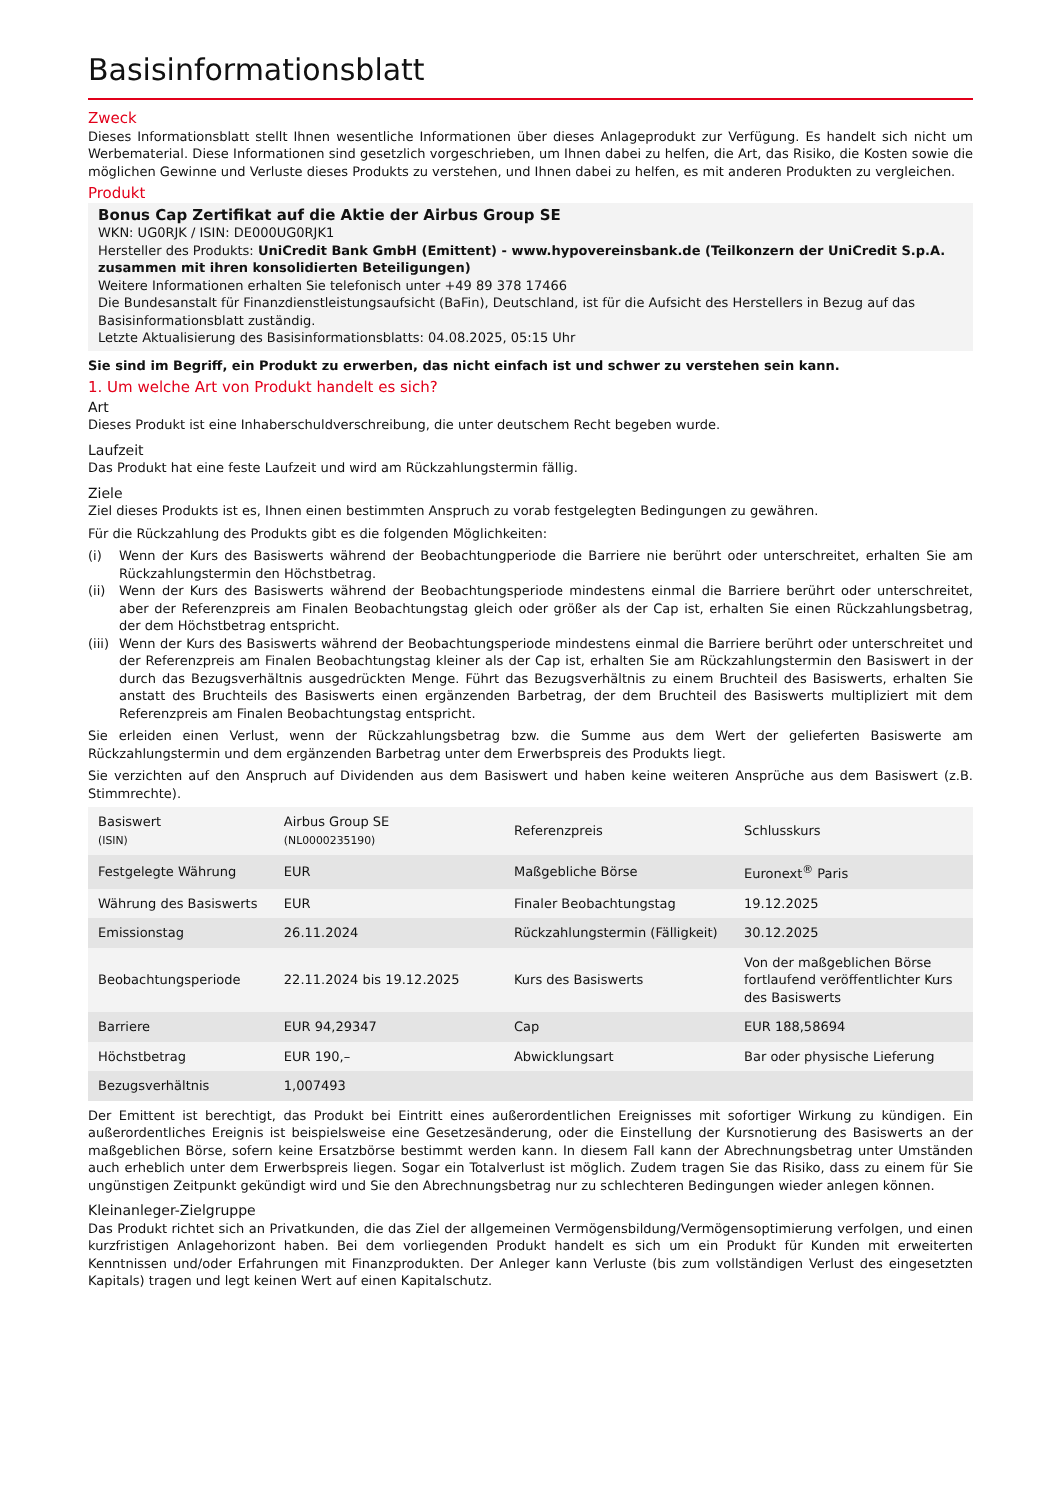Basisinformationsblatt
Zweck
Dieses Informationsblatt stellt Ihnen wesentliche Informationen über dieses Anlageprodukt zur Verfügung. Es handelt sich nicht um Werbematerial. Diese Informationen sind gesetzlich vorgeschrieben, um Ihnen dabei zu helfen, die Art, das Risiko, die Kosten sowie die möglichen Gewinne und Verluste dieses Produkts zu verstehen, und Ihnen dabei zu helfen, es mit anderen Produkten zu vergleichen.
Produkt
Bonus Cap Zertifikat auf die Aktie der Airbus Group SE
WKN: UG0RJK / ISIN: DE000UG0RJK1
Hersteller des Produkts: UniCredit Bank GmbH (Emittent) - www.hypovereinsbank.de (Teilkonzern der UniCredit S.p.A. zusammen mit ihren konsolidierten Beteiligungen)
Weitere Informationen erhalten Sie telefonisch unter +49 89 378 17466
Die Bundesanstalt für Finanzdienstleistungsaufsicht (BaFin), Deutschland, ist für die Aufsicht des Herstellers in Bezug auf das Basisinformationsblatt zuständig.
Letzte Aktualisierung des Basisinformationsblatts: 04.08.2025, 05:15 Uhr
Sie sind im Begriff, ein Produkt zu erwerben, das nicht einfach ist und schwer zu verstehen sein kann.
1. Um welche Art von Produkt handelt es sich?
Art
Dieses Produkt ist eine Inhaberschuldverschreibung, die unter deutschem Recht begeben wurde.
Laufzeit
Das Produkt hat eine feste Laufzeit und wird am Rückzahlungstermin fällig.
Ziele
Ziel dieses Produkts ist es, Ihnen einen bestimmten Anspruch zu vorab festgelegten Bedingungen zu gewähren.
Für die Rückzahlung des Produkts gibt es die folgenden Möglichkeiten:
(i) Wenn der Kurs des Basiswerts während der Beobachtungperiode die Barriere nie berührt oder unterschreitet, erhalten Sie am Rückzahlungstermin den Höchstbetrag.
(ii) Wenn der Kurs des Basiswerts während der Beobachtungsperiode mindestens einmal die Barriere berührt oder unterschreitet, aber der Referenzpreis am Finalen Beobachtungstag gleich oder größer als der Cap ist, erhalten Sie einen Rückzahlungsbetrag, der dem Höchstbetrag entspricht.
(iii) Wenn der Kurs des Basiswerts während der Beobachtungsperiode mindestens einmal die Barriere berührt oder unterschreitet und der Referenzpreis am Finalen Beobachtungstag kleiner als der Cap ist, erhalten Sie am Rückzahlungstermin den Basiswert in der durch das Bezugsverhältnis ausgedrückten Menge. Führt das Bezugsverhältnis zu einem Bruchteil des Basiswerts, erhalten Sie anstatt des Bruchteils des Basiswerts einen ergänzenden Barbetrag, der dem Bruchteil des Basiswerts multipliziert mit dem Referenzpreis am Finalen Beobachtungstag entspricht.
Sie erleiden einen Verlust, wenn der Rückzahlungsbetrag bzw. die Summe aus dem Wert der gelieferten Basiswerte am Rückzahlungstermin und dem ergänzenden Barbetrag unter dem Erwerbspreis des Produkts liegt.
Sie verzichten auf den Anspruch auf Dividenden aus dem Basiswert und haben keine weiteren Ansprüche aus dem Basiswert (z.B. Stimmrechte).
| Basiswert (ISIN) | Airbus Group SE (NL0000235190) | Referenzpreis | Schlusskurs |
| Festgelegte Währung | EUR | Maßgebliche Börse | Euronext<sup>®</sup> Paris |
| Währung des Basiswerts | EUR | Finaler Beobachtungstag | 19.12.2025 |
| Emissionstag | 26.11.2024 | Rückzahlungstermin (Fälligkeit) | 30.12.2025 |
| Beobachtungsperiode | 22.11.2024 bis 19.12.2025 | Kurs des Basiswerts | Von der maßgeblichen Börse fortlaufend veröffentlichter Kurs des Basiswerts |
| Barriere | EUR 94,29347 | Cap | EUR 188,58694 |
| Höchstbetrag | EUR 190,– | Abwicklungsart | Bar oder physische Lieferung |
| Bezugsverhältnis | 1,007493 | | |
Der Emittent ist berechtigt, das Produkt bei Eintritt eines außerordentlichen Ereignisses mit sofortiger Wirkung zu kündigen. Ein außerordentliches Ereignis ist beispielsweise eine Gesetzesänderung, oder die Einstellung der Kursnotierung des Basiswerts an der maßgeblichen Börse, sofern keine Ersatzbörse bestimmt werden kann. In diesem Fall kann der Abrechnungsbetrag unter Umständen auch erheblich unter dem Erwerbspreis liegen. Sogar ein Totalverlust ist möglich. Zudem tragen Sie das Risiko, dass zu einem für Sie ungünstigen Zeitpunkt gekündigt wird und Sie den Abrechnungsbetrag nur zu schlechteren Bedingungen wieder anlegen können.
Kleinanleger-Zielgruppe
Das Produkt richtet sich an Privatkunden, die das Ziel der allgemeinen Vermögensbildung/Vermögensoptimierung verfolgen, und einen kurzfristigen Anlagehorizont haben. Bei dem vorliegenden Produkt handelt es sich um ein Produkt für Kunden mit erweiterten Kenntnissen und/oder Erfahrungen mit Finanzprodukten. Der Anleger kann Verluste (bis zum vollständigen Verlust des eingesetzten Kapitals) tragen und legt keinen Wert auf einen Kapitalschutz.